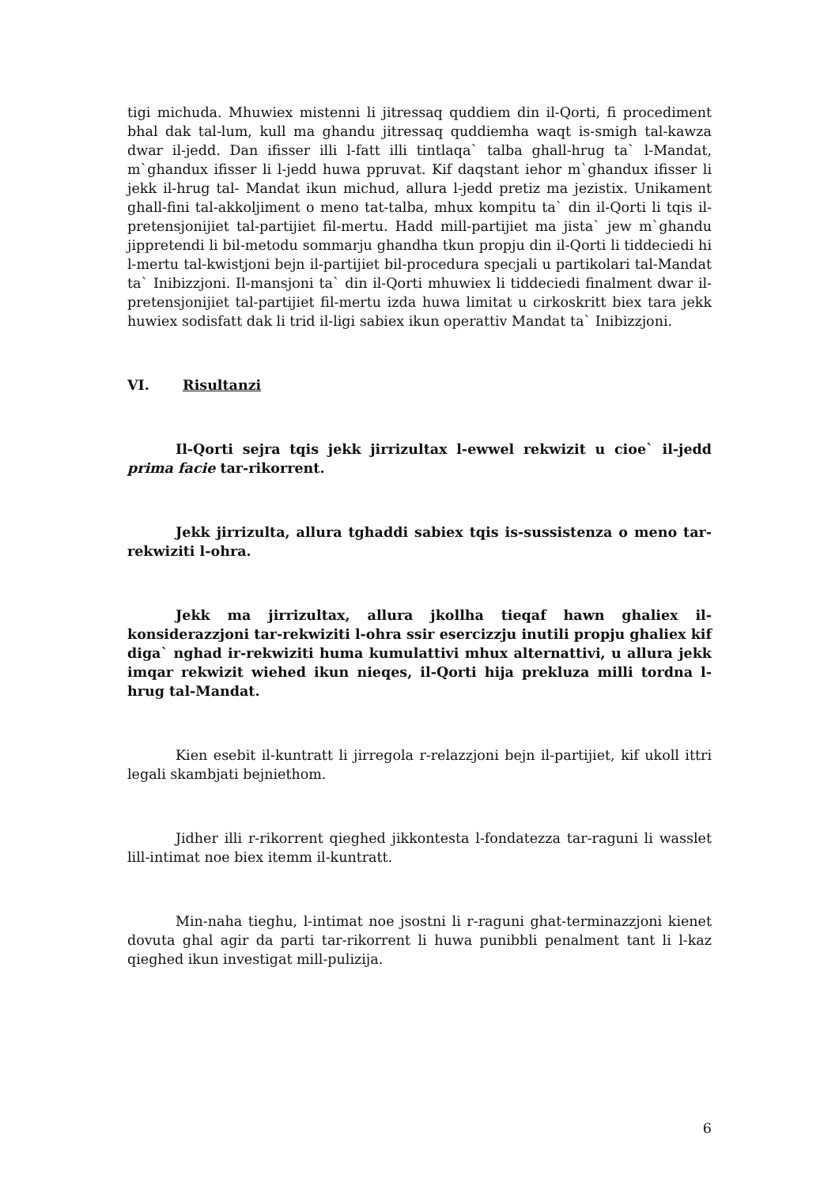tigi michuda. Mhuwiex mistenni li jitressaq quddiem din il-Qorti, fi procediment bhal dak tal-lum, kull ma ghandu jitressaq quddiemha waqt is-smigh tal-kawza dwar il-jedd. Dan ifisser illi l-fatt illi tintlaqa` talba ghall-hrug ta` l-Mandat, m`ghandux ifisser li l-jedd huwa ppruvat. Kif daqstant iehor m`ghandux ifisser li jekk il-hrug tal- Mandat ikun michud, allura l-jedd pretiz ma jezistix. Unikament ghall-fini tal-akkoljiment o meno tat-talba, mhux kompitu ta` din il-Qorti li tqis il-pretensjonijiet tal-partijiet fil-mertu. Hadd mill-partijiet ma jista` jew m`ghandu jippretendi li bil-metodu sommarju ghandha tkun propju din il-Qorti li tiddeciedi hi l-mertu tal-kwistjoni bejn il-partijiet bil-procedura specjali u partikolari tal-Mandat ta` Inibizzjoni. Il-mansjoni ta` din il-Qorti mhuwiex li tiddeciedi finalment dwar il-pretensjonijiet tal-partijiet fil-mertu izda huwa limitat u cirkoskritt biex tara jekk huwiex sodisfatt dak li trid il-ligi sabiex ikun operattiv Mandat ta` Inibizzjoni.
VI. Risultanzi
Il-Qorti sejra tqis jekk jirrizultax l-ewwel rekwizit u cioe` il-jedd prima facie tar-rikorrent.
Jekk jirrizulta, allura tghaddi sabiex tqis is-sussistenza o meno tar-rekwiziti l-ohra.
Jekk ma jirrizultax, allura jkollha tieqaf hawn ghaliex il-konsiderazzjoni tar-rekwiziti l-ohra ssir esercizzju inutili propju ghaliex kif diga` nghad ir-rekwiziti huma kumulattivi mhux alternattivi, u allura jekk imqar rekwizit wiehed ikun nieqes, il-Qorti hija prekluza milli tordna l-hrug tal-Mandat.
Kien esebit il-kuntratt li jirregola r-relazzjoni bejn il-partijiet, kif ukoll ittri legali skambjati bejniethom.
Jidher illi r-rikorrent qieghed jikkontesta l-fondatezza tar-raguni li wasslet lill-intimat noe biex itemm il-kuntratt.
Min-naha tieghu, l-intimat noe jsostni li r-raguni ghat-terminazzjoni kienet dovuta ghal agir da parti tar-rikorrent li huwa punibbli penalment tant li l-kaz qieghed ikun investigat mill-pulizija.
6